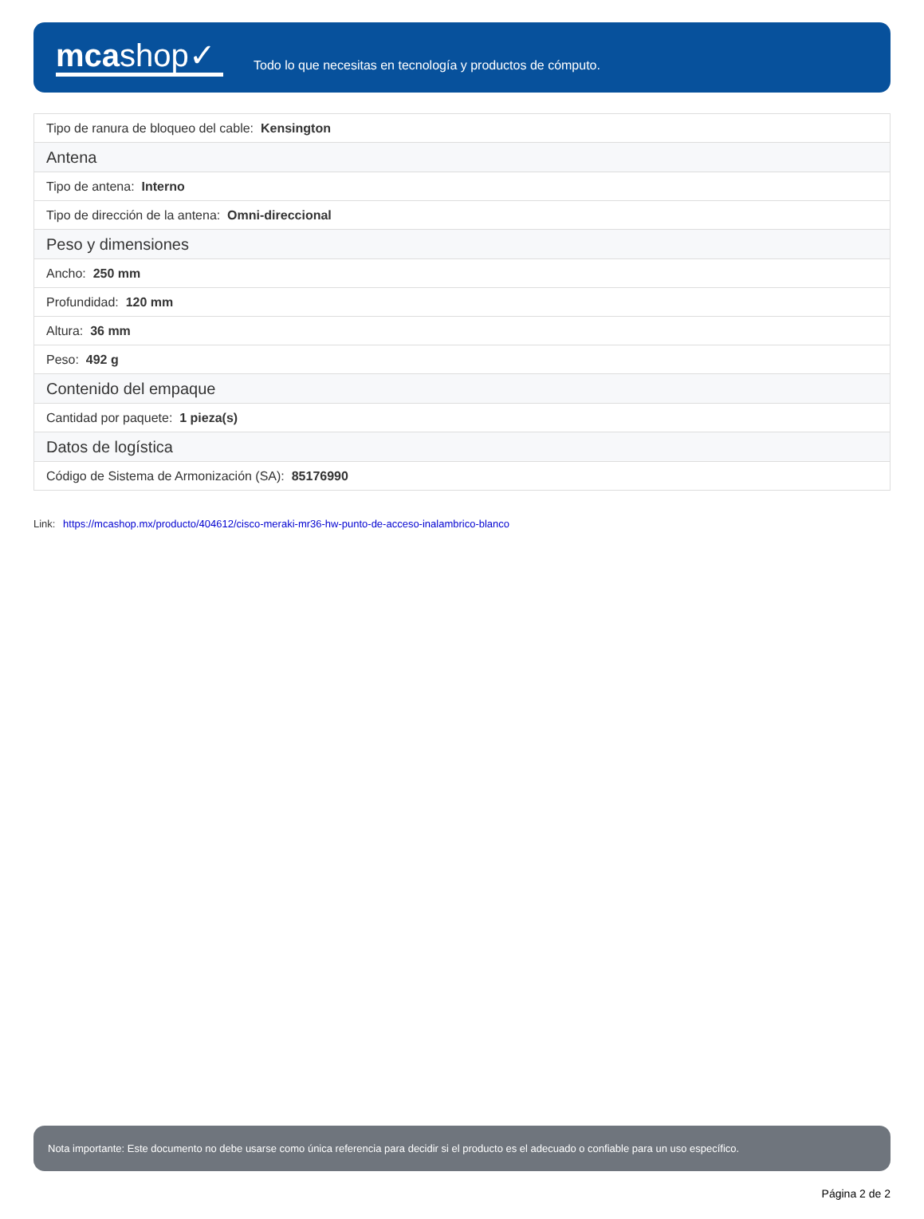mcashop✓
Todo lo que necesitas en tecnología y productos de cómputo.
| Tipo de ranura de bloqueo del cable: Kensington |
| Antena |
| Tipo de antena: Interno |
| Tipo de dirección de la antena: Omni-direccional |
| Peso y dimensiones |
| Ancho: 250 mm |
| Profundidad: 120 mm |
| Altura: 36 mm |
| Peso: 492 g |
| Contenido del empaque |
| Cantidad por paquete: 1 pieza(s) |
| Datos de logística |
| Código de Sistema de Armonización (SA): 85176990 |
Link: https://mcashop.mx/producto/404612/cisco-meraki-mr36-hw-punto-de-acceso-inalambrico-blanco
Nota importante: Este documento no debe usarse como única referencia para decidir si el producto es el adecuado o confiable para un uso específico.
Página 2 de 2